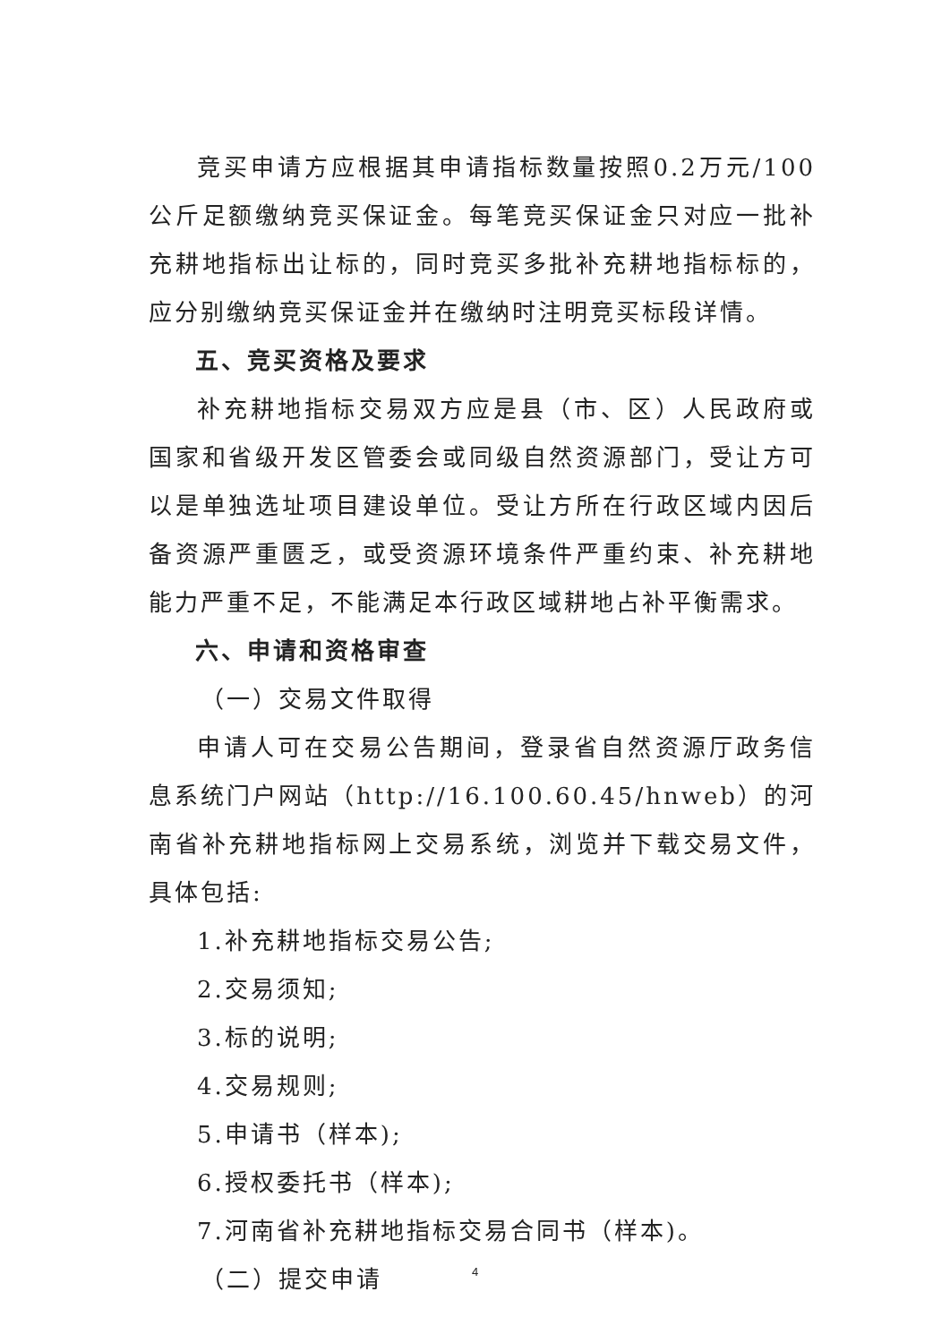竞买申请方应根据其申请指标数量按照0.2万元/100公斤足额缴纳竞买保证金。每笔竞买保证金只对应一批补充耕地指标出让标的，同时竞买多批补充耕地指标标的，应分别缴纳竞买保证金并在缴纳时注明竞买标段详情。
五、竞买资格及要求
补充耕地指标交易双方应是县（市、区）人民政府或国家和省级开发区管委会或同级自然资源部门，受让方可以是单独选址项目建设单位。受让方所在行政区域内因后备资源严重匮乏，或受资源环境条件严重约束、补充耕地能力严重不足，不能满足本行政区域耕地占补平衡需求。
六、申请和资格审查
（一）交易文件取得
申请人可在交易公告期间，登录省自然资源厅政务信息系统门户网站（http://16.100.60.45/hnweb）的河南省补充耕地指标网上交易系统，浏览并下载交易文件，具体包括:
1.补充耕地指标交易公告;
2.交易须知;
3.标的说明;
4.交易规则;
5.申请书（样本);
6.授权委托书（样本);
7.河南省补充耕地指标交易合同书（样本)。
（二）提交申请
4